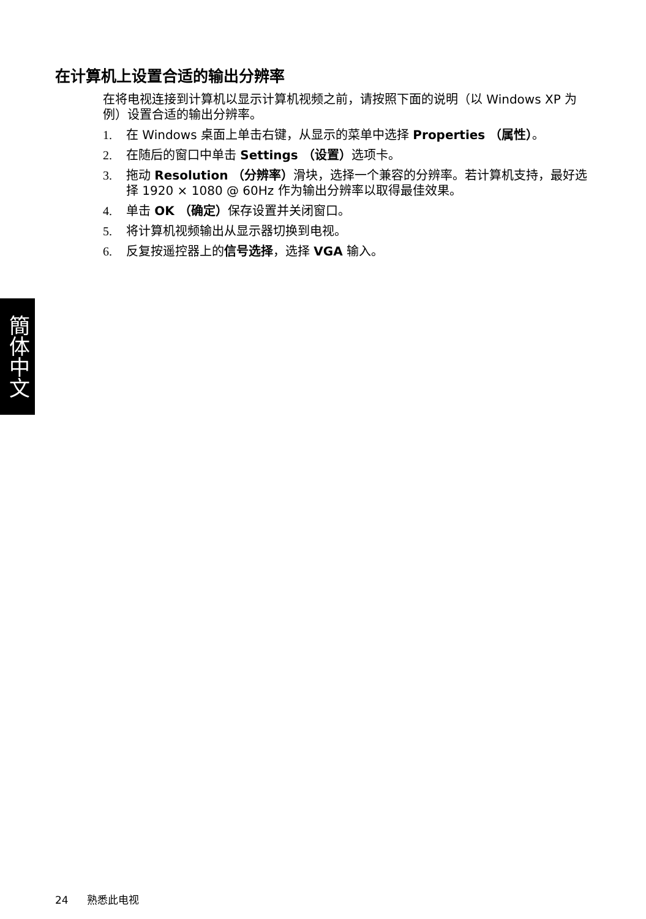在计算机上设置合适的输出分辨率
在将电视连接到计算机以显示计算机视频之前，请按照下面的说明（以 Windows XP 为例）设置合适的输出分辨率。
1. 在 Windows 桌面上单击右键，从显示的菜单中选择 Properties （属性）。
2. 在随后的窗口中单击 Settings （设置）选项卡。
3. 拖动 Resolution （分辨率）滑块，选择一个兼容的分辨率。若计算机支持，最好选择 1920 × 1080 @ 60Hz 作为输出分辨率以取得最佳效果。
4. 单击 OK （确定）保存设置并关闭窗口。
5. 将计算机视频输出从显示器切换到电视。
6. 反复按遥控器上的信号选择，选择 VGA 输入。
簡体中文
24 熟悉此电视